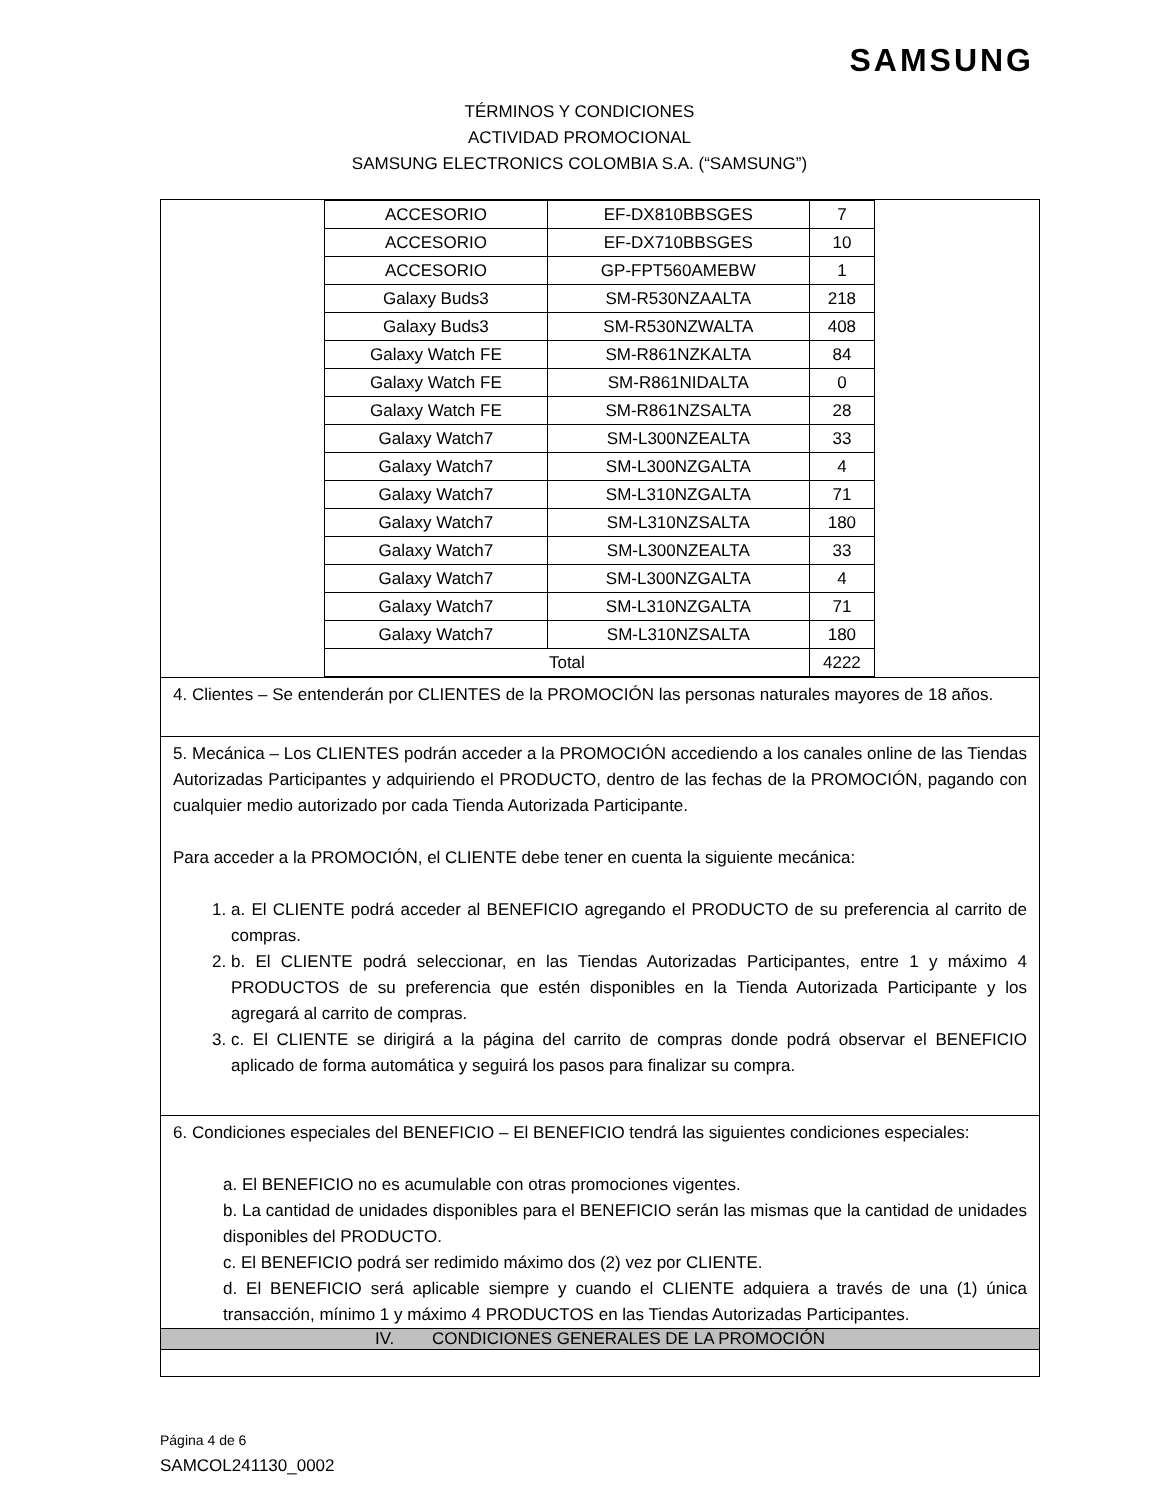SAMSUNG
TÉRMINOS Y CONDICIONES
ACTIVIDAD PROMOCIONAL
SAMSUNG ELECTRONICS COLOMBIA S.A. (“SAMSUNG”)
| / ACCESORIO / EF-DX810BBSGES / 7 / / ACCESORIO / EF-DX710BBSGES / 10 / / ACCESORIO / GP-FPT560AMEBW / 1 / / Galaxy Buds3 / SM-R530NZAALTA / 218 / / Galaxy Buds3 / SM-R530NZWALTA / 408 / / Galaxy Watch FE / SM-R861NZKALTA / 84 / / Galaxy Watch FE / SM-R861NIDALTA / 0 / / Galaxy Watch FE / SM-R861NZSALTA / 28 / / Galaxy Watch7 / SM-L300NZEALTA / 33 / / Galaxy Watch7 / SM-L300NZGALTA / 4 / / Galaxy Watch7 / SM-L310NZGALTA / 71 / / Galaxy Watch7 / SM-L310NZSALTA / 180 / / Galaxy Watch7 / SM-L300NZEALTA / 33 / / Galaxy Watch7 / SM-L300NZGALTA / 4 / / Galaxy Watch7 / SM-L310NZGALTA / 71 / / Galaxy Watch7 / SM-L310NZSALTA / 180 / / Total / / 4222 / |
| 4. Clientes – Se entenderán por CLIENTES de la PROMOCIÓN las personas naturales mayores de 18 años. |
| 5. Mecánica – Los CLIENTES podrán acceder a la PROMOCIÓN accediendo a los canales online de las Tiendas Autorizadas Participantes y adquiriendo el PRODUCTO, dentro de las fechas de la PROMOCIÓN, pagando con cualquier medio autorizado por cada Tienda Autorizada Participante. Para acceder a la PROMOCIÓN, el CLIENTE debe tener en cuenta la siguiente mecánica: 1. a. El CLIENTE podrá acceder al BENEFICIO agregando el PRODUCTO de su preferencia al carrito de compras. 2. b. El CLIENTE podrá seleccionar, en las Tiendas Autorizadas Participantes, entre 1 y máximo 4 PRODUCTOS de su preferencia que estén disponibles en la Tienda Autorizada Participante y los agregará al carrito de compras. 3. c. El CLIENTE se dirigirá a la página del carrito de compras donde podrá observar el BENEFICIO aplicado de forma automática y seguirá los pasos para finalizar su compra. |
| 6. Condiciones especiales del BENEFICIO – El BENEFICIO tendrá las siguientes condiciones especiales: a. El BENEFICIO no es acumulable con otras promociones vigentes. b. La cantidad de unidades disponibles para el BENEFICIO serán las mismas que la cantidad de unidades disponibles del PRODUCTO. c. El BENEFICIO podrá ser redimido máximo dos (2) vez por CLIENTE. d. El BENEFICIO será aplicable siempre y cuando el CLIENTE adquiera a través de una (1) única transacción, mínimo 1 y máximo 4 PRODUCTOS en las Tiendas Autorizadas Participantes. |
| IV. CONDICIONES GENERALES DE LA PROMOCIÓN |
Página 4 de 6
SAMCOL241130_0002